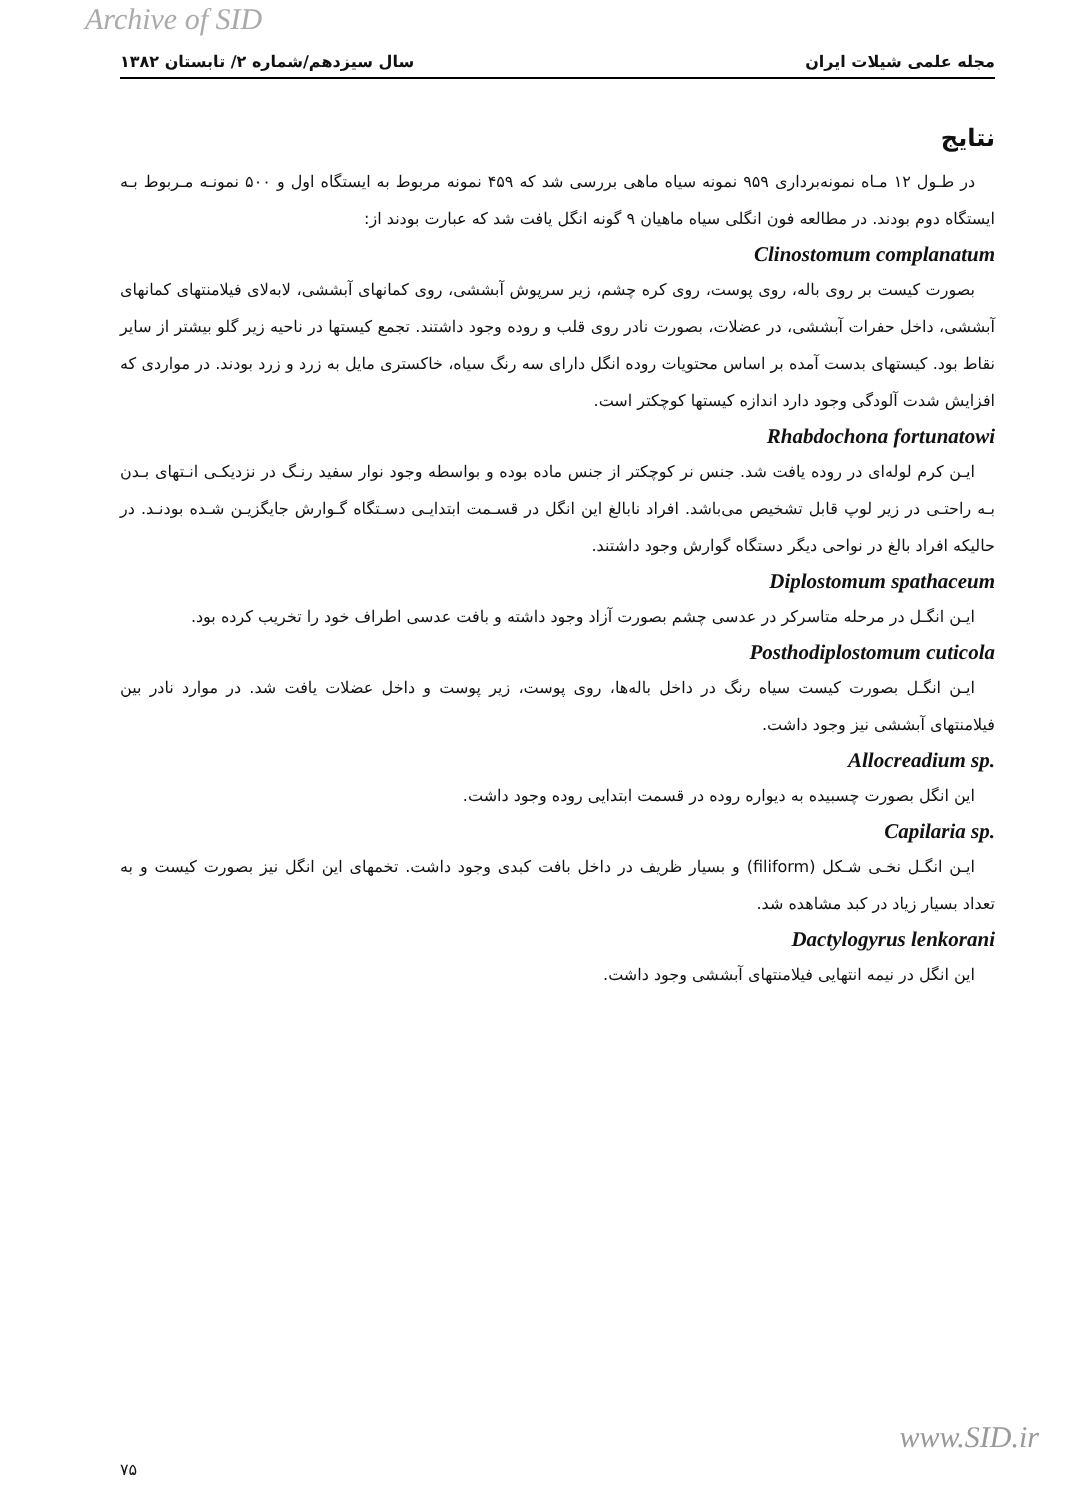Archive of SID
مجله علمی شیلات ایران سال سیزدهم/شماره ۲/ تابستان ۱۳۸۲
نتایج
در طـول ۱۲ مـاه نمونه‌برداری ۹۵۹ نمونه سیاه ماهی بررسی شد که ۴۵۹ نمونه مربوط به ایستگاه اول و ۵۰۰ نمونـه مـربوط بـه ایستگاه دوم بودند. در مطالعه فون انگلی سیاه ماهیان ۹ گونه انگل یافت شد که عبارت بودند از:
Clinostomum complanatum
بصورت کیست بر روی باله، روی پوست، روی کره چشم، زیر سرپوش آبششی، روی کمانهای آبششی، لابه‌لای فیلامنتهای کمانهای آبششی، داخل حفرات آبششی، در عضلات، بصورت نادر روی قلب و روده وجود داشتند. تجمع کیستها در ناحیه زیر گلو بیشتر از سایر نقاط بود. کیستهای بدست آمده بر اساس محتویات روده انگل دارای سه رنگ سیاه، خاکستری مایل به زرد و زرد بودند. در مواردی که افزایش شدت آلودگی وجود دارد اندازه کیستها کوچکتر است.
Rhabdochona fortunatowi
ایـن کرم لوله‌ای در روده یافت شد. جنس نر کوچکتر از جنس ماده بوده و بواسطه وجود نوار سفید رنـگ در نزدیکـی انـتهای بـدن بـه راحتـی در زیر لوپ قابل تشخیص می‌باشد. افراد نابالغ این انگل در قسـمت ابتدایـی دسـتگاه گـوارش جایگزیـن شـده بودنـد. در حالیکه افراد بالغ در نواحی دیگر دستگاه گوارش وجود داشتند.
Diplostomum spathaceum
ایـن انگـل در مرحله متاسرکر در عدسی چشم بصورت آزاد وجود داشته و بافت عدسی اطراف خود را تخریب کرده بود.
Posthodiplostomum cuticola
ایـن انگـل بصورت کیست سیاه رنگ در داخل باله‌ها، روی پوست، زیر پوست و داخل عضلات یافت شد. در موارد نادر بین فیلامنتهای آبششی نیز وجود داشت.
Allocreadium sp.
این انگل بصورت چسبیده به دیواره روده در قسمت ابتدایی روده وجود داشت.
Capilaria sp.
ایـن انگـل نخـی شـکل (filiform) و بسیار ظریف در داخل بافت کبدی وجود داشت. تخمهای این انگل نیز بصورت کیست و به تعداد بسیار زیاد در کبد مشاهده شد.
Dactylogyrus lenkorani
این انگل در نیمه انتهایی فیلامنتهای آبششی وجود داشت.
۷۵ www.SID.ir